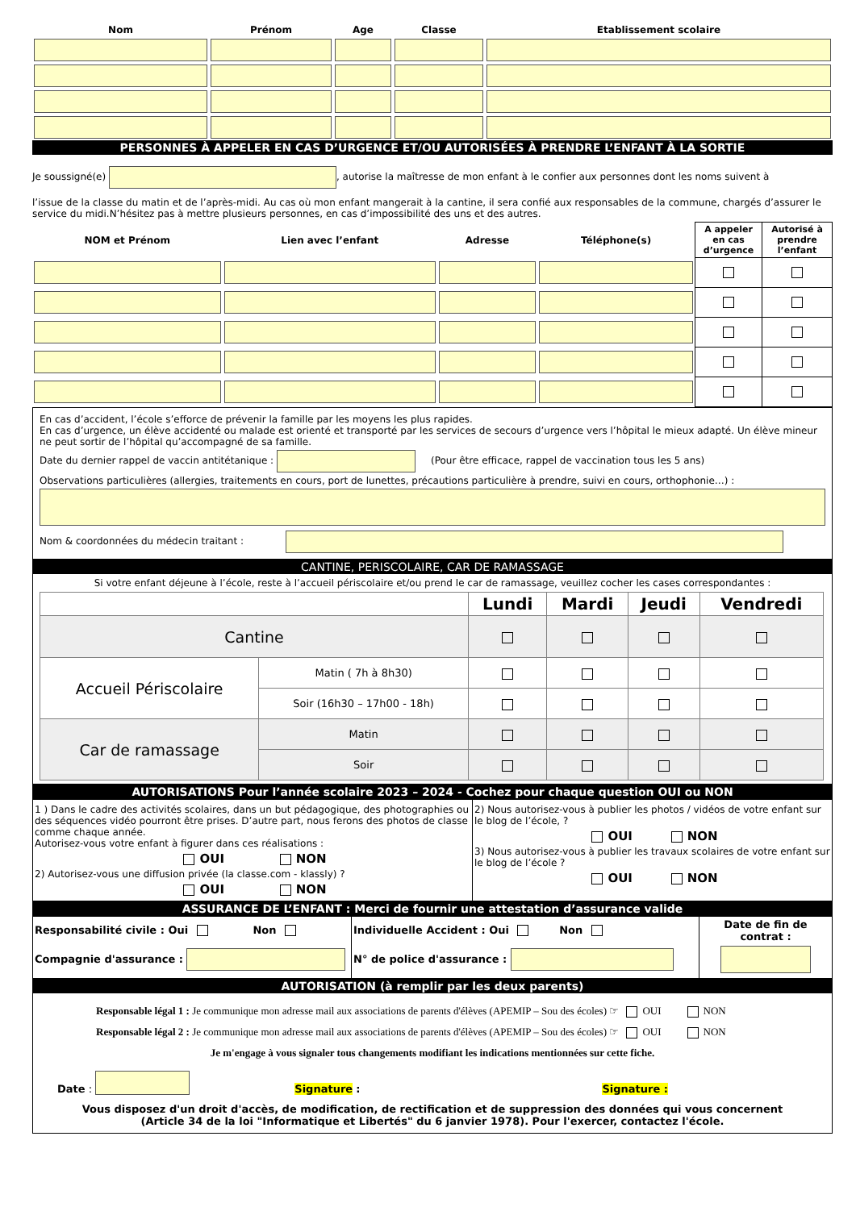| Nom | Prénom | Age | Classe | Etablissement scolaire |
PERSONNES À APPELER EN CAS D’URGENCE ET/OU AUTORISÉES À PRENDRE L’ENFANT À LA SORTIE
Je soussigné(e) , autorise la maîtresse de mon enfant à le confier aux personnes dont les noms suivent à
l’issue de la classe du matin et de l’après-midi. Au cas où mon enfant mangerait à la cantine, il sera confié aux responsables de la commune, chargés d’assurer le service du midi.N’hésitez pas à mettre plusieurs personnes, en cas d’impossibilité des uns et des autres.
| NOM et Prénom | Lien avec l’enfant | Adresse | Téléphone(s) | A appeler en cas d’urgence | Autorisé à prendre l’enfant |
En cas d’accident, l’école s’efforce de prévenir la famille par les moyens les plus rapides.
En cas d’urgence, un élève accidenté ou malade est orienté et transporté par les services de secours d’urgence vers l’hôpital le mieux adapté. Un élève mineur ne peut sortir de l’hôpital qu’accompagné de sa famille.
Date du dernier rappel de vaccin antitétanique : (Pour être efficace, rappel de vaccination tous les 5 ans)
Observations particulières (allergies, traitements en cours, port de lunettes, précautions particulière à prendre, suivi en cours, orthophonie…) :
Nom & coordonnées du médecin traitant :
CANTINE, PERISCOLAIRE, CAR DE RAMASSAGE
Si votre enfant déjeune à l’école, reste à l’accueil périscolaire et/ou prend le car de ramassage, veuillez cocher les cases correspondantes :
| | | Lundi | Mardi | Jeudi | Vendredi |
| Cantine | | | | | |
| Accueil Périscolaire | Matin ( 7h à 8h30) | | | | |
| | Soir (16h30 – 17h00 - 18h) | | | | |
| Car de ramassage | Matin | | | | |
| | Soir | | | | |
AUTORISATIONS Pour l’année scolaire 2023 – 2024 - Cochez pour chaque question OUI ou NON
| 1 ) Dans le cadre des activités scolaires, dans un but pédagogique, des photographies ou des séquences vidéo pourront être prises. D’autre part, nous ferons des photos de classe comme chaque année. Autorisez-vous votre enfant à figurer dans ces réalisations : OUI NON 2) Autorisez-vous une diffusion privée (la classe.com - klassly) ? OUI NON | 2) Nous autorisez-vous à publier les photos / vidéos de votre enfant sur le blog de l’école, ? OUI NON 3) Nous autorisez-vous à publier les travaux scolaires de votre enfant sur le blog de l’école ? OUI NON |
ASSURANCE DE L’ENFANT : Merci de fournir une attestation d’assurance valide
| Responsabilité civile : Oui Non Compagnie d'assurance : | Individuelle Accident : Oui Non N° de police d'assurance : | Date de fin de contrat : |
AUTORISATION (à remplir par les deux parents)
Responsable légal 1 : Je communique mon adresse mail aux associations de parents d'élèves (APEMIP – Sou des écoles) ☞ OUI NON
Responsable légal 2 : Je communique mon adresse mail aux associations de parents d'élèves (APEMIP – Sou des écoles) ☞ OUI NON
Je m'engage à vous signaler tous changements modifiant les indications mentionnées sur cette fiche.
Date : Signature : Signature :
Vous disposez d'un droit d'accès, de modification, de rectification et de suppression des données qui vous concernent
(Article 34 de la loi "Informatique et Libertés" du 6 janvier 1978). Pour l'exercer, contactez l'école.